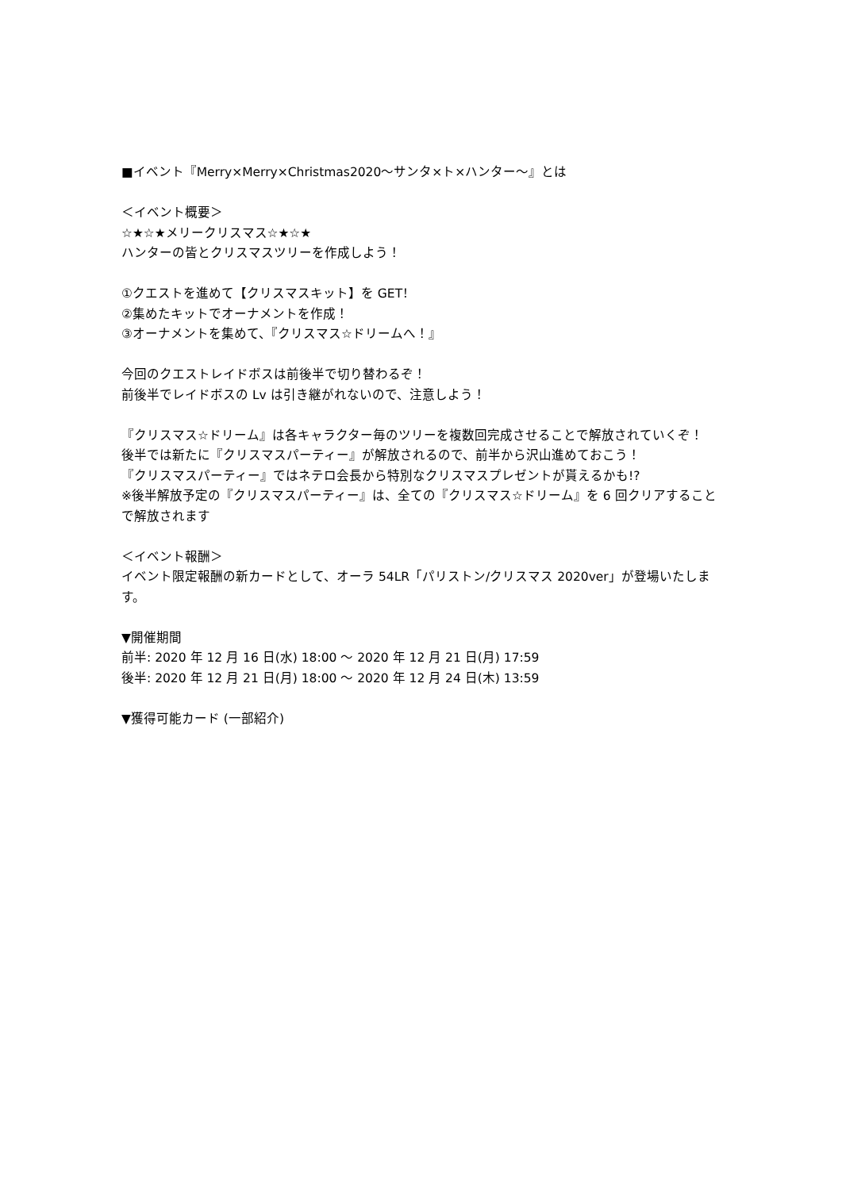■イベント『Merry×Merry×Christmas2020～サンタ×ト×ハンター～』とは
＜イベント概要＞
☆★☆★メリークリスマス☆★☆★
ハンターの皆とクリスマスツリーを作成しよう！
①クエストを進めて【クリスマスキット】を GET！
②集めたキットでオーナメントを作成！
③オーナメントを集めて、『クリスマス☆ドリームへ！』
今回のクエストレイドボスは前後半で切り替わるぞ！
前後半でレイドボスの Lv は引き継がれないので、注意しよう！
『クリスマス☆ドリーム』は各キャラクター毎のツリーを複数回完成させることで解放されていくぞ！
後半では新たに『クリスマスパーティー』が解放されるので、前半から沢山進めておこう！
『クリスマスパーティー』ではネテロ会長から特別なクリスマスプレゼントが貰えるかも!?
※後半解放予定の『クリスマスパーティー』は、全ての『クリスマス☆ドリーム』を 6 回クリアすることで解放されます
＜イベント報酬＞
イベント限定報酬の新カードとして、オーラ 54LR「パリストン/クリスマス 2020ver」が登場いたします。
▼開催期間
前半: 2020 年 12 月 16 日(水) 18:00 ～ 2020 年 12 月 21 日(月) 17:59
後半: 2020 年 12 月 21 日(月) 18:00 ～ 2020 年 12 月 24 日(木) 13:59
▼獲得可能カード (一部紹介)